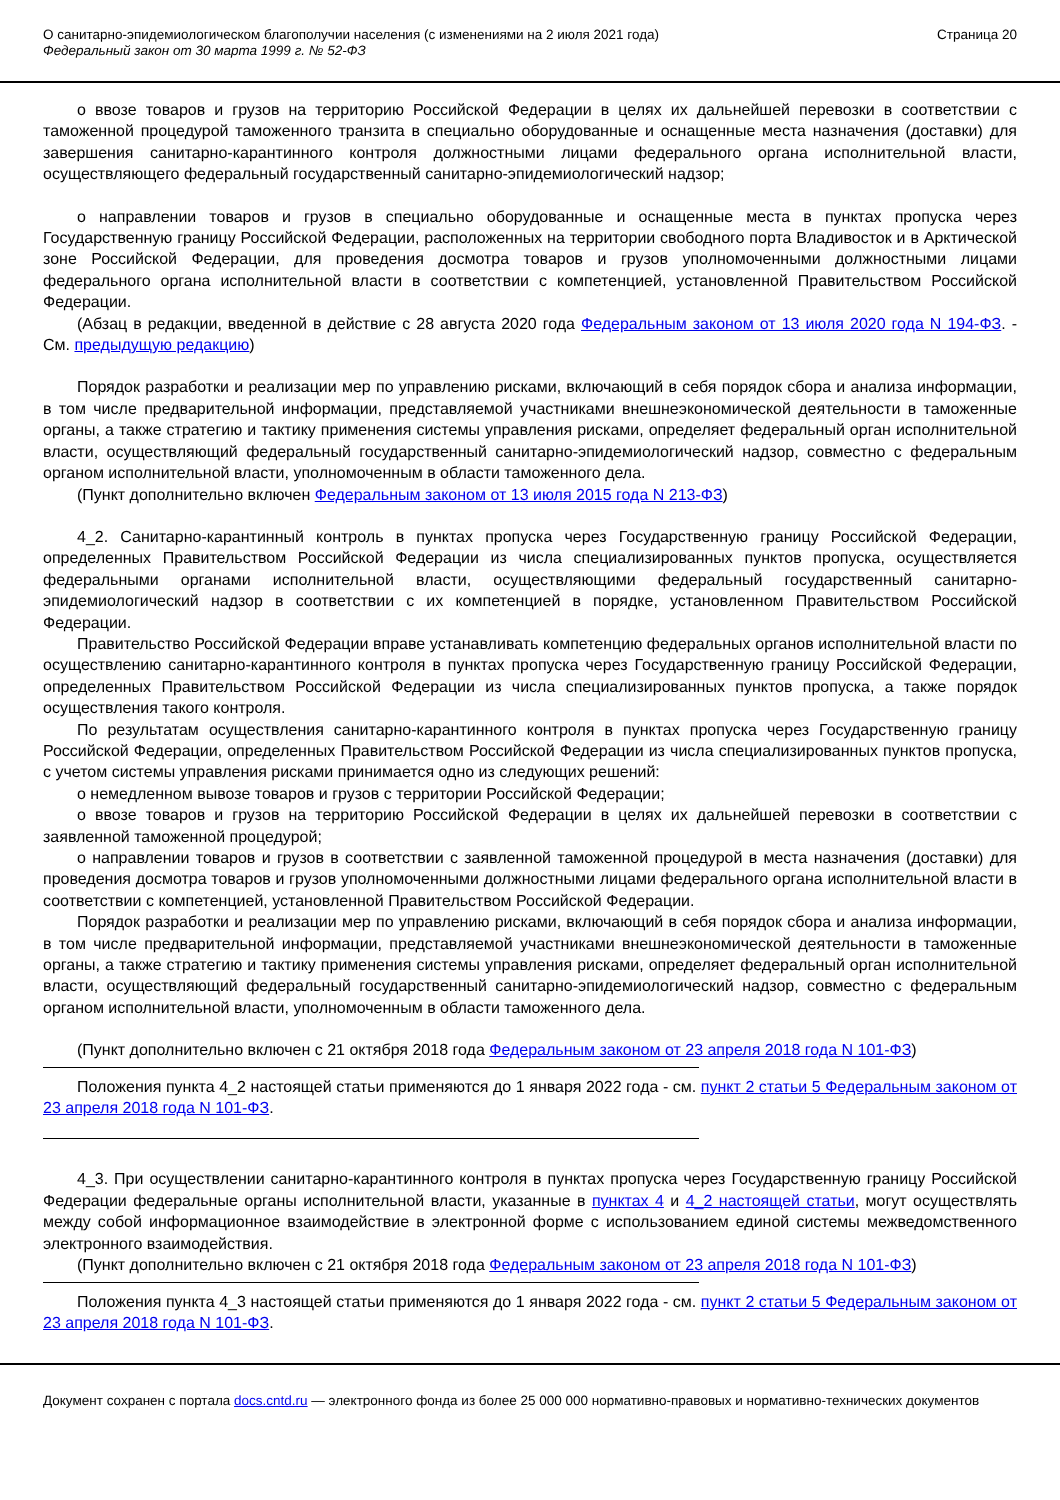О санитарно-эпидемиологическом благополучии населения (с изменениями на 2 июля 2021 года)
Федеральный закон от 30 марта 1999 г. № 52-ФЗ
Страница 20
о ввозе товаров и грузов на территорию Российской Федерации в целях их дальнейшей перевозки в соответствии с таможенной процедурой таможенного транзита в специально оборудованные и оснащенные места назначения (доставки) для завершения санитарно-карантинного контроля должностными лицами федерального органа исполнительной власти, осуществляющего федеральный государственный санитарно-эпидемиологический надзор;
о направлении товаров и грузов в специально оборудованные и оснащенные места в пунктах пропуска через Государственную границу Российской Федерации, расположенных на территории свободного порта Владивосток и в Арктической зоне Российской Федерации, для проведения досмотра товаров и грузов уполномоченными должностными лицами федерального органа исполнительной власти в соответствии с компетенцией, установленной Правительством Российской Федерации.
(Абзац в редакции, введенной в действие с 28 августа 2020 года Федеральным законом от 13 июля 2020 года N 194-ФЗ. - См. предыдущую редакцию)
Порядок разработки и реализации мер по управлению рисками, включающий в себя порядок сбора и анализа информации, в том числе предварительной информации, представляемой участниками внешнеэкономической деятельности в таможенные органы, а также стратегию и тактику применения системы управления рисками, определяет федеральный орган исполнительной власти, осуществляющий федеральный государственный санитарно-эпидемиологический надзор, совместно с федеральным органом исполнительной власти, уполномоченным в области таможенного дела.
(Пункт дополнительно включен Федеральным законом от 13 июля 2015 года N 213-ФЗ)
4_2. Санитарно-карантинный контроль в пунктах пропуска через Государственную границу Российской Федерации, определенных Правительством Российской Федерации из числа специализированных пунктов пропуска, осуществляется федеральными органами исполнительной власти, осуществляющими федеральный государственный санитарно-эпидемиологический надзор в соответствии с их компетенцией в порядке, установленном Правительством Российской Федерации.
Правительство Российской Федерации вправе устанавливать компетенцию федеральных органов исполнительной власти по осуществлению санитарно-карантинного контроля в пунктах пропуска через Государственную границу Российской Федерации, определенных Правительством Российской Федерации из числа специализированных пунктов пропуска, а также порядок осуществления такого контроля.
По результатам осуществления санитарно-карантинного контроля в пунктах пропуска через Государственную границу Российской Федерации, определенных Правительством Российской Федерации из числа специализированных пунктов пропуска, с учетом системы управления рисками принимается одно из следующих решений:
о немедленном вывозе товаров и грузов с территории Российской Федерации;
о ввозе товаров и грузов на территорию Российской Федерации в целях их дальнейшей перевозки в соответствии с заявленной таможенной процедурой;
о направлении товаров и грузов в соответствии с заявленной таможенной процедурой в места назначения (доставки) для проведения досмотра товаров и грузов уполномоченными должностными лицами федерального органа исполнительной власти в соответствии с компетенцией, установленной Правительством Российской Федерации.
Порядок разработки и реализации мер по управлению рисками, включающий в себя порядок сбора и анализа информации, в том числе предварительной информации, представляемой участниками внешнеэкономической деятельности в таможенные органы, а также стратегию и тактику применения системы управления рисками, определяет федеральный орган исполнительной власти, осуществляющий федеральный государственный санитарно-эпидемиологический надзор, совместно с федеральным органом исполнительной власти, уполномоченным в области таможенного дела.
(Пункт дополнительно включен с 21 октября 2018 года Федеральным законом от 23 апреля 2018 года N 101-ФЗ)
Положения пункта 4_2 настоящей статьи применяются до 1 января 2022 года - см. пункт 2 статьи 5 Федеральным законом от 23 апреля 2018 года N 101-ФЗ.
4_3. При осуществлении санитарно-карантинного контроля в пунктах пропуска через Государственную границу Российской Федерации федеральные органы исполнительной власти, указанные в пунктах 4 и 4_2 настоящей статьи, могут осуществлять между собой информационное взаимодействие в электронной форме с использованием единой системы межведомственного электронного взаимодействия.
(Пункт дополнительно включен с 21 октября 2018 года Федеральным законом от 23 апреля 2018 года N 101-ФЗ)
Положения пункта 4_3 настоящей статьи применяются до 1 января 2022 года - см. пункт 2 статьи 5 Федеральным законом от 23 апреля 2018 года N 101-ФЗ.
Документ сохранен с портала docs.cntd.ru — электронного фонда из более 25 000 000 нормативно-правовых и нормативно-технических документов